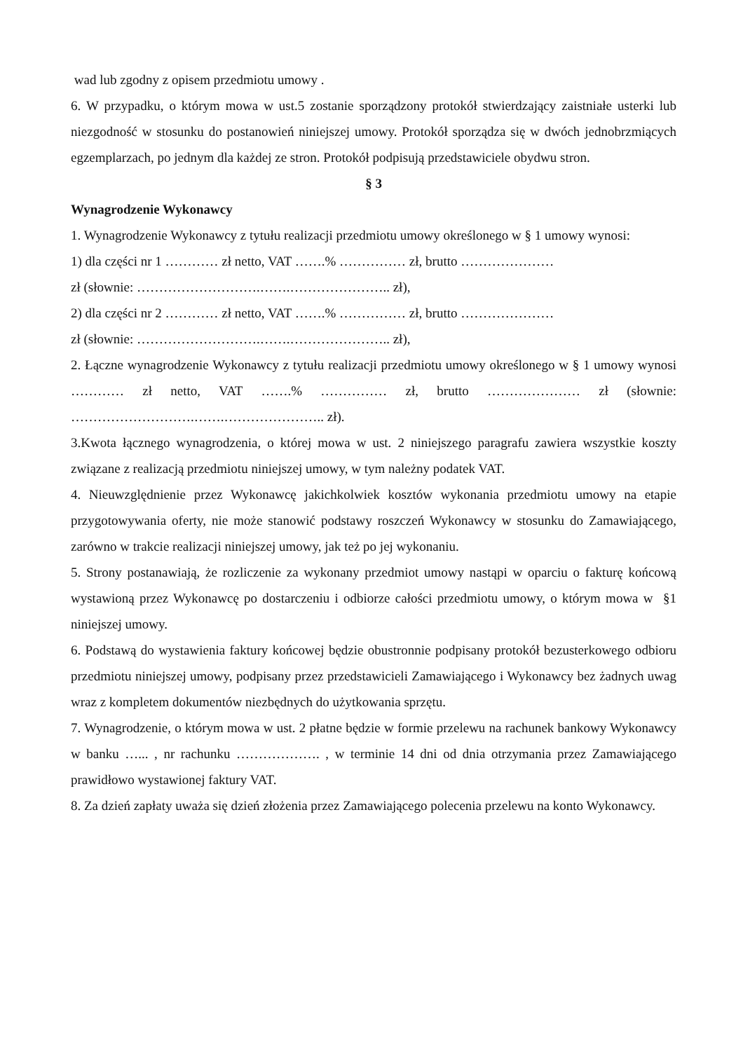wad lub zgodny z opisem przedmiotu umowy .
6. W przypadku, o którym mowa w ust.5 zostanie sporządzony protokół stwierdzający zaistniałe usterki lub niezgodność w stosunku do postanowień niniejszej umowy. Protokół sporządza się w dwóch jednobrzmiących egzemplarzach, po jednym dla każdej ze stron. Protokół podpisują przedstawiciele obydwu stron.
§ 3
Wynagrodzenie Wykonawcy
1. Wynagrodzenie Wykonawcy z tytułu realizacji przedmiotu umowy określonego w § 1 umowy wynosi:
1) dla części nr 1 ………… zł netto, VAT …….% …………… zł, brutto …………………
zł (słownie: ……………………….…….………………….. zł),
2) dla części nr 2 ………… zł netto, VAT …….% …………… zł, brutto …………………
zł (słownie: ……………………….…….………………….. zł),
2. Łączne wynagrodzenie Wykonawcy z tytułu realizacji przedmiotu umowy określonego w § 1 umowy wynosi ………… zł netto, VAT …….% …………… zł, brutto ………………… zł (słownie: ……………………….…….………………….. zł).
3.Kwota łącznego wynagrodzenia, o której mowa w ust. 2 niniejszego paragrafu zawiera wszystkie koszty związane z realizacją przedmiotu niniejszej umowy, w tym należny podatek VAT.
4. Nieuwzględnienie przez Wykonawcę jakichkolwiek kosztów wykonania przedmiotu umowy na etapie przygotowywania oferty, nie może stanowić podstawy roszczeń Wykonawcy w stosunku do Zamawiającego, zarówno w trakcie realizacji niniejszej umowy, jak też po jej wykonaniu.
5. Strony postanawiają, że rozliczenie za wykonany przedmiot umowy nastąpi w oparciu o fakturę końcową wystawioną przez Wykonawcę po dostarczeniu i odbiorze całości przedmiotu umowy, o którym mowa w §1 niniejszej umowy.
6. Podstawą do wystawienia faktury końcowej będzie obustronnie podpisany protokół bezusterkowego odbioru przedmiotu niniejszej umowy, podpisany przez przedstawicieli Zamawiającego i Wykonawcy bez żadnych uwag wraz z kompletem dokumentów niezbędnych do użytkowania sprzętu.
7. Wynagrodzenie, o którym mowa w ust. 2 płatne będzie w formie przelewu na rachunek bankowy Wykonawcy w banku …... , nr rachunku ………………. , w terminie 14 dni od dnia otrzymania przez Zamawiającego prawidłowo wystawionej faktury VAT.
8. Za dzień zapłaty uważa się dzień złożenia przez Zamawiającego polecenia przelewu na konto Wykonawcy.